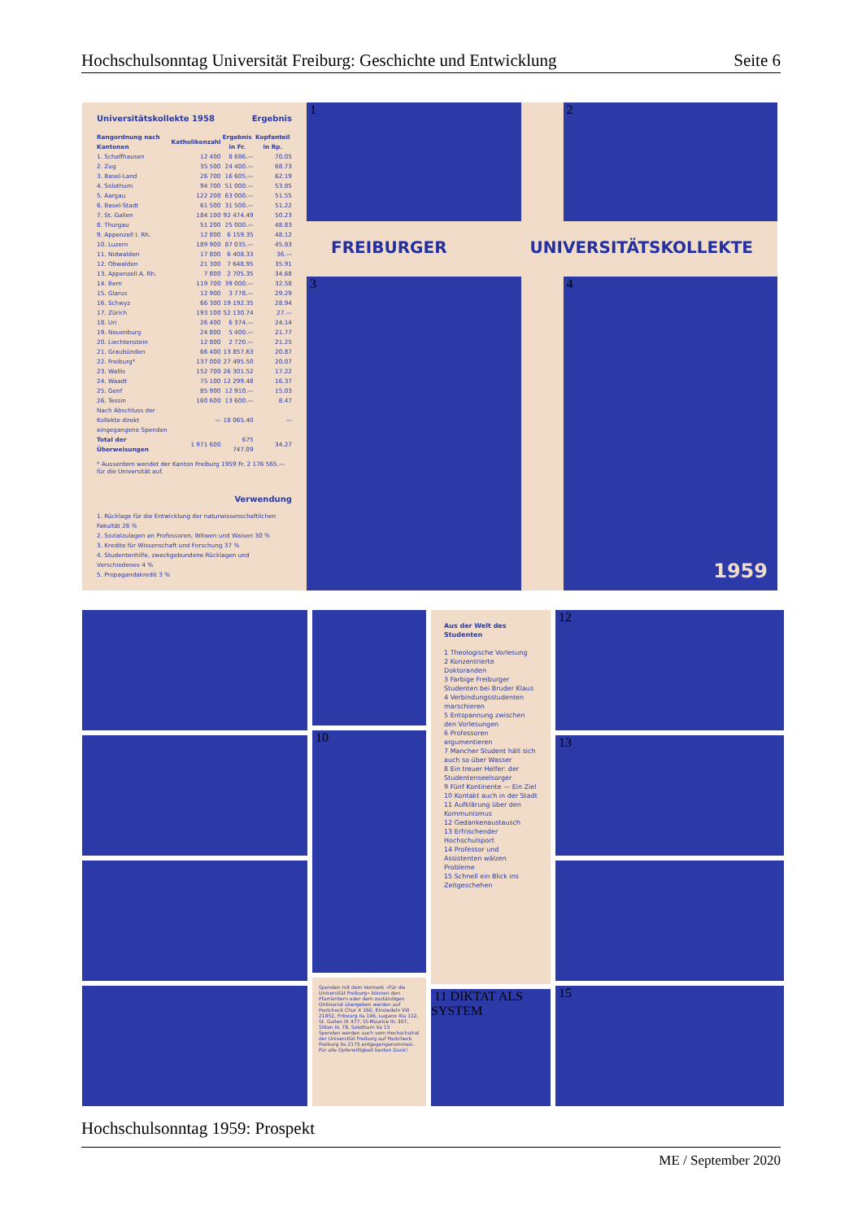Hochschulsonntag Universität Freiburg: Geschichte und Entwicklung Seite 6
Universitätskollekte 1958 Ergebnis
| Rangordnung nach Kantonen | Katholikenzahl | Ergebnis in Fr. | Kopfanteil in Rp. |
| --- | --- | --- | --- |
| 1. Schaffhausen | 12 400 | 8 686.— | 70.05 |
| 2. Zug | 35 500 | 24 400.— | 68.73 |
| 3. Basel-Land | 26 700 | 16 605.— | 62.19 |
| 4. Solothurn | 94 700 | 51 000.— | 53.85 |
| 5. Aargau | 122 200 | 63 000.— | 51.55 |
| 6. Basel-Stadt | 61 500 | 31 500.— | 51.22 |
| 7. St. Gallen | 184 100 | 92 474.49 | 50.23 |
| 8. Thurgau | 51 200 | 25 000.— | 48.83 |
| 9. Appenzell I. Rh. | 12 800 | 6 159.35 | 48.12 |
| 10. Luzern | 189 900 | 87 035.— | 45.83 |
| 11. Nidwalden | 17 800 | 6 408.33 | 36.— |
| 12. Obwalden | 21 300 | 7 648.95 | 35.91 |
| 13. Appenzell A. Rh. | 7 800 | 2 705.35 | 34.68 |
| 14. Bern | 119 700 | 39 000.— | 32.58 |
| 15. Glarus | 12 900 | 3 778.— | 29.29 |
| 16. Schwyz | 66 300 | 19 192.35 | 28.94 |
| 17. Zürich | 193 100 | 52 130.74 | 27.— |
| 18. Uri | 26 400 | 6 374.— | 24.14 |
| 19. Neuenburg | 24 800 | 5 400.— | 21.77 |
| 20. Liechtenstein | 12 800 | 2 720.— | 21.25 |
| 21. Graubünden | 66 400 | 13 857.63 | 20.87 |
| 22. Freiburg* | 137 000 | 27 495.50 | 20.07 |
| 23. Wallis | 152 700 | 26 301.52 | 17.22 |
| 24. Waadt | 75 100 | 12 299.48 | 16.37 |
| 25. Genf | 85 900 | 12 910.— | 15.03 |
| 26. Tessin | 160 600 | 13 600.— | 8.47 |
| Nach Abschluss der Kollekte direkt eingegangene Spenden | — | 18 065.40 | — |
| Total der Überweisungen | 1 971 600 | 675 747.09 | 34.27 |
* Ausserdem wendet der Kanton Freiburg 1959 Fr. 2 176 565.— für die Universität auf.
Verwendung
1. Rücklage für die Entwicklung der naturwissenschaftlichen Fakultät 26 %
2. Sozialzulagen an Professoren, Witwen und Waisen 30 %
3. Kredite für Wissenschaft und Forschung 37 %
4. Studentenhilfe, zweckgebundene Rücklagen und Verschiedenes 4 %
5. Propagandakredit 3 %
1 2
FREIBURGER UNIVERSITÄTSKOLLEKTE
3 4
1959
10
Spenden mit dem Vermerk «Für die Universität Freiburg» können den Pfarrämtern oder dem zuständigen Ordinariat übergeben werden auf
Postcheck Chur X 160, Einsiedeln VIII 21852, Fribourg IIa 196, Lugano XIa 112, St. Gallen IX 477, St-Maurice IIc 307, Sitten IIc 78, Solothurn Va 15
Spenden werden auch vom Hochschulrat der Universität Freiburg auf Postcheck Freiburg IIa 2175 entgegengenommen.
Für alle Opferwilligkeit besten Dank!
Aus der Welt des Studenten
1 Theologische Vorlesung
2 Konzentrierte Doktoranden
3 Farbige Freiburger Studenten bei Bruder Klaus
4 Verbindungsstudenten marschieren
5 Entspannung zwischen den Vorlesungen
6 Professoren argumentieren
7 Mancher Student hält sich auch so über Wasser
8 Ein treuer Helfer: der Studentenseelsorger
9 Fünf Kontinente — Ein Ziel
10 Kontakt auch in der Stadt
11 Aufklärung über den Kommunismus
12 Gedankenaustausch
13 Erfrischender Hochschulsport
14 Professor und Assistenten wälzen Probleme
15 Schnell ein Blick ins Zeitgeschehen
11 DIKTAT ALS SYSTEM
12
13
15
Hochschulsonntag 1959: Prospekt
ME / September 2020